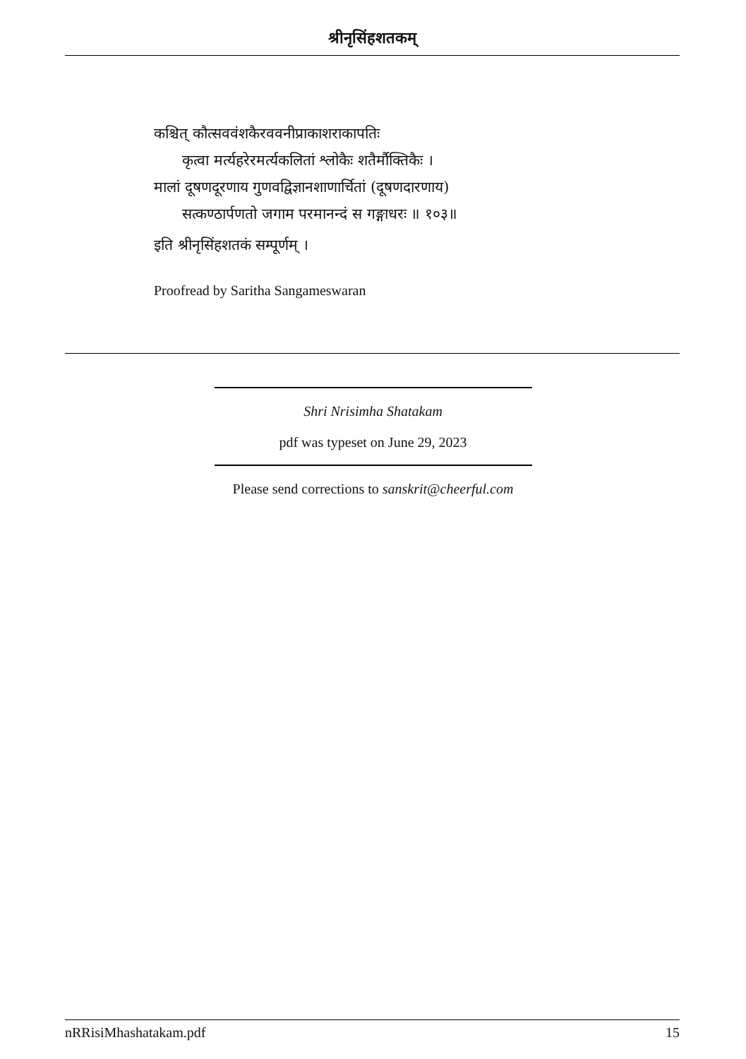श्रीनृसिंहशतकम्
कश्चित् कौत्सववंशकैरववनीप्राकाशराकापतिः
कृत्वा मर्त्यहरेरमर्त्यकलितां श्लोकैः शतैर्मौक्तिकैः ।
मालां दूषणदूरणाय गुणवद्विज्ञानशाणार्चितां (दूषणदारणाय)
सत्कण्ठार्पणतो जगाम परमानन्दं स गङ्गाधरः ॥ १०३॥
इति श्रीनृसिंहशतकं सम्पूर्णम् ।
Proofread by Saritha Sangameswaran
Shri Nrisimha Shatakam
pdf was typeset on June 29, 2023
Please send corrections to sanskrit@cheerful.com
nRRisiMhashatakam.pdf 15